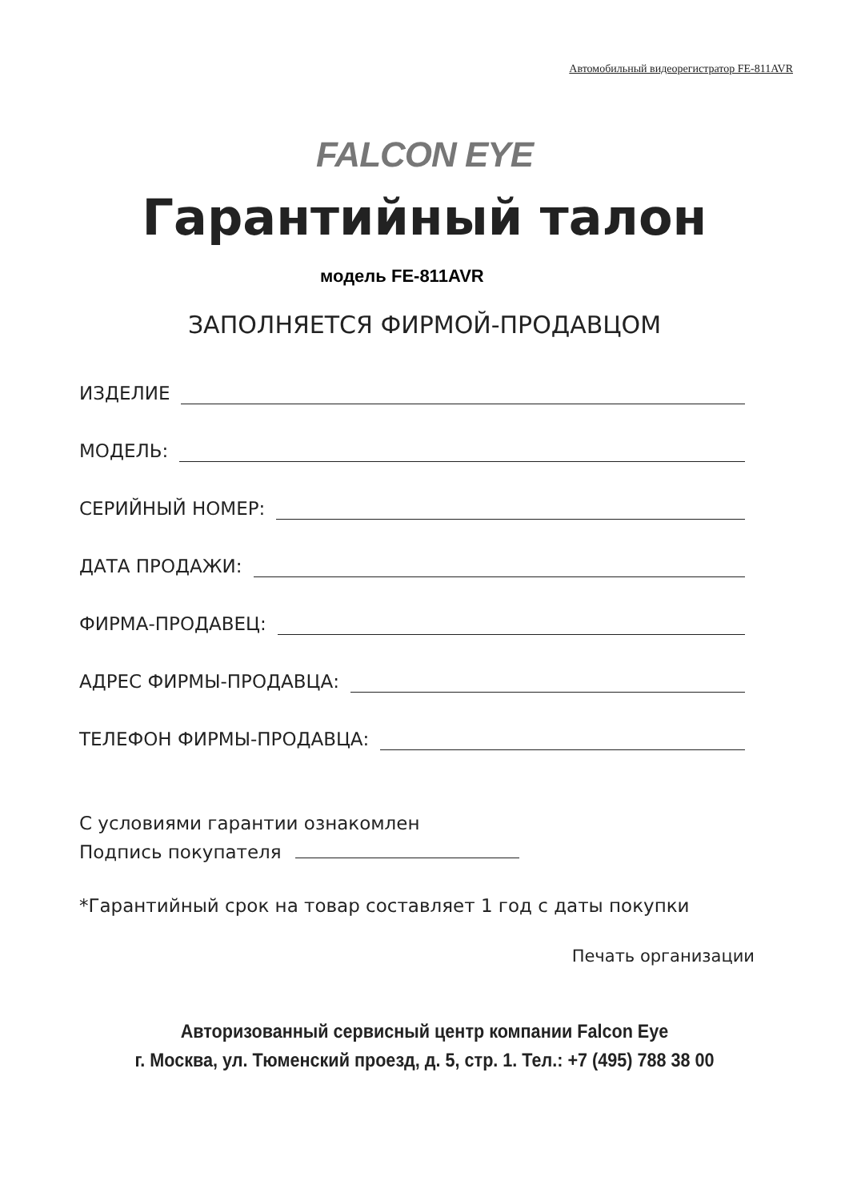Автомобильный видеорегистратор FE-811AVR
FALCON EYE
Гарантийный талон
модель FE-811AVR
ЗАПОЛНЯЕТСЯ ФИРМОЙ-ПРОДАВЦОМ
ИЗДЕЛИЕ
МОДЕЛЬ:
СЕРИЙНЫЙ НОМЕР:
ДАТА ПРОДАЖИ:
ФИРМА-ПРОДАВЕЦ:
АДРЕС ФИРМЫ-ПРОДАВЦА:
ТЕЛЕФОН ФИРМЫ-ПРОДАВЦА:
С условиями гарантии ознакомлен
Подпись покупателя
*Гарантийный срок на товар составляет 1 год с даты покупки
Печать организации
Авторизованный сервисный центр компании Falcon Eye
г. Москва, ул. Тюменский проезд, д. 5, стр. 1. Тел.: +7 (495) 788 38 00